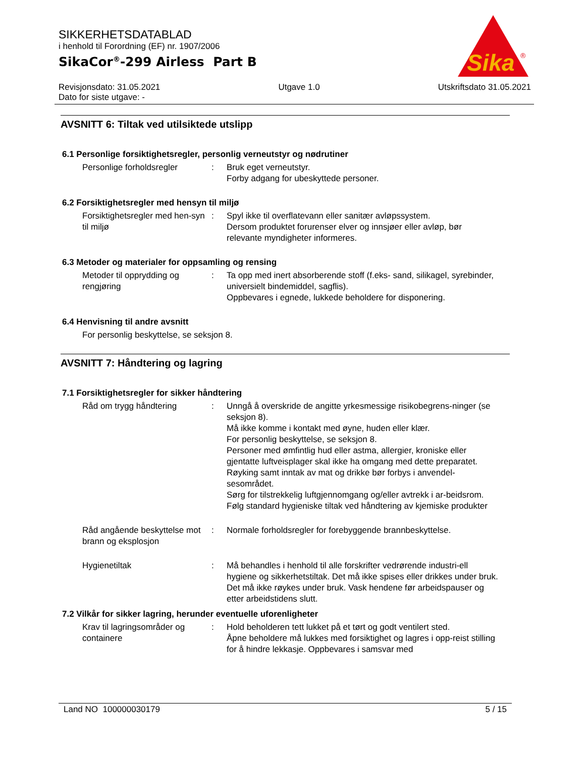SIKKERHETSDATABLAD
i henhold til Forordning (EF) nr. 1907/2006
SikaCor<sup>®</sup>-299 Airless Part B
Sika
®
Revisjonsdato: 31.05.2021
Dato for siste utgave: -
Utgave 1.0 Utskriftsdato 31.05.2021
AVSNITT 6: Tiltak ved utilsiktede utslipp
6.1 Personlige forsiktighetsregler, personlig verneutstyr og nødrutiner
Personlige forholdsregler : Bruk eget verneutstyr.
Forby adgang for ubeskyttede personer.
6.2 Forsiktighetsregler med hensyn til miljø
Forsiktighetsregler med hen-syn til miljø
: Spyl ikke til overflatevann eller sanitær avløpssystem.
Dersom produktet forurenser elver og innsjøer eller avløp, bør relevante myndigheter informeres.
6.3 Metoder og materialer for oppsamling og rensing
Metoder til opprydding og rengjøring
: Ta opp med inert absorberende stoff (f.eks- sand, silikagel, syrebinder, universielt bindemiddel, sagflis).
Oppbevares i egnede, lukkede beholdere for disponering.
6.4 Henvisning til andre avsnitt
For personlig beskyttelse, se seksjon 8.
AVSNITT 7: Håndtering og lagring
7.1 Forsiktighetsregler for sikker håndtering
Råd om trygg håndtering : Unngå å overskride de angitte yrkesmessige risikobegrens-ninger (se seksjon 8).
Må ikke komme i kontakt med øyne, huden eller klær.
For personlig beskyttelse, se seksjon 8.
Personer med ømfintlig hud eller astma, allergier, kroniske eller gjentatte luftveisplager skal ikke ha omgang med dette preparatet.
Røyking samt inntak av mat og drikke bør forbys i anvendel-sesområdet.
Sørg for tilstrekkelig luftgjennomgang og/eller avtrekk i ar-beidsrom.
Følg standard hygieniske tiltak ved håndtering av kjemiske produkter
Råd angående beskyttelse mot brann og eksplosjon
: Normale forholdsregler for forebyggende brannbeskyttelse.
Hygienetiltak : Må behandles i henhold til alle forskrifter vedrørende industri-ell hygiene og sikkerhetstiltak. Det må ikke spises eller drikkes under bruk. Det må ikke røykes under bruk. Vask hendene før arbeidspauser og etter arbeidstidens slutt.
7.2 Vilkår for sikker lagring, herunder eventuelle uforenligheter
Krav til lagringsområder og containere
: Hold beholderen tett lukket på et tørt og godt ventilert sted.
Åpne beholdere må lukkes med forsiktighet og lagres i opp-reist stilling for å hindre lekkasje. Oppbevares i samsvar med
Land NO 100000030179 5 / 15